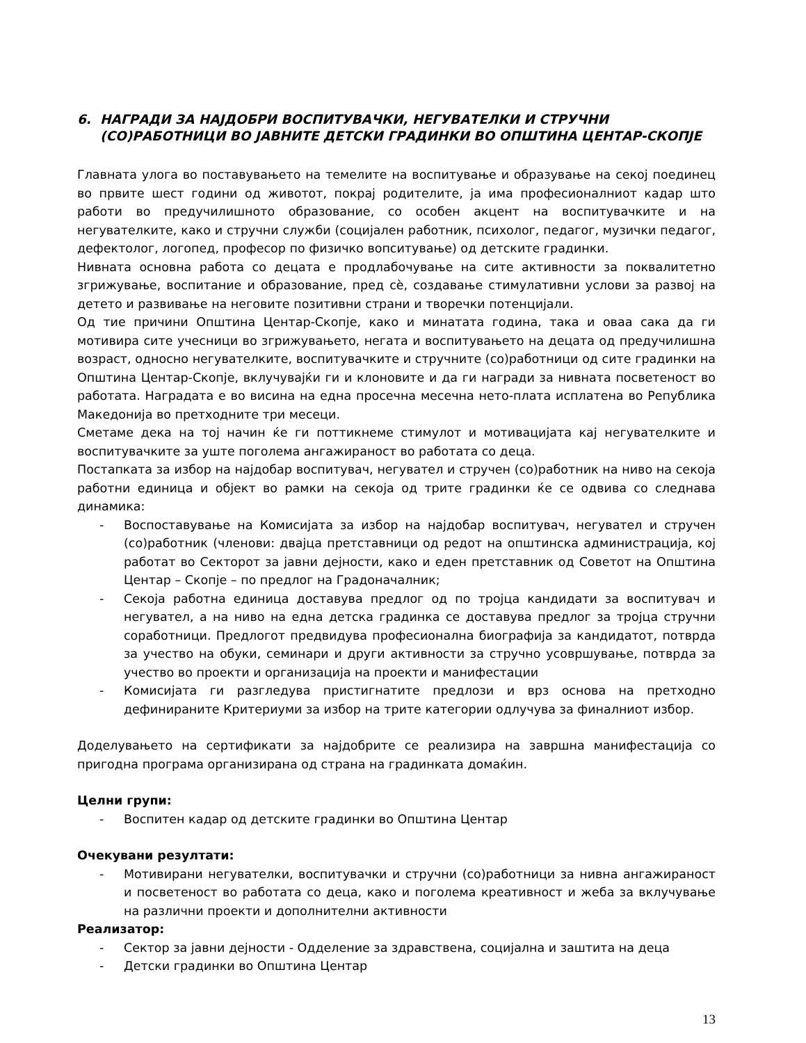6. НАГРАДИ ЗА НАЈДОБРИ ВОСПИТУВАЧКИ, НЕГУВАТЕЛКИ И СТРУЧНИ
(СО)РАБОТНИЦИ ВО ЈАВНИТЕ ДЕТСКИ ГРАДИНКИ ВО ОПШТИНА ЦЕНТАР-СКОПЈЕ
Главната улога во поставувањето на темелите на воспитување и образување на секој поединец во првите шест години од животот, покрај родителите, ја има професионалниот кадар што работи во предучилишното образование, со особен акцент на воспитувачките и на негувателките, како и стручни служби (социјален работник, психолог, педагог, музички педагог, дефектолог, логопед, професор по физичко вопситување) од детските градинки.
Нивната основна работа со децата е продлабочување на сите активности за поквалитетно згрижување, воспитание и образование, пред сѐ, создавање стимулативни услови за развој на детето и развивање на неговите позитивни страни и творечки потенцијали.
Од тие причини Општина Центар-Скопје, како и минатата година, така и оваа сака да ги мотивира сите учесници во згрижувањето, негата и воспитувањето на децата од предучилишна возраст, односно негувателките, воспитувачките и стручните (со)работници од сите градинки на Општина Центар-Скопје, вклучувајќи ги и клоновите и да ги награди за нивната посветеност во работата. Наградата е во висина на една просечна месечна нето-плата исплатена во Република Македонија во претходните три месеци.
Сметаме дека на тој начин ќе ги поттикнеме стимулот и мотивацијата кај негувателките и воспитувачките за уште поголема ангажираност во работата со деца.
Постапката за избор на најдобар воспитувач, негувател и стручен (со)работник на ниво на секоја работни единица и објект во рамки на секоја од трите градинки ќе се одвива со следнава динамика:
- Воспоставување на Комисијата за избор на најдобар воспитувач, негувател и стручен (со)работник (членови: двајца претставници од редот на општинска администрација, кој работат во Секторот за јавни дејности, како и еден претставник од Советот на Општина Центар – Скопје – по предлог на Градоначалник;
- Секоја работна единица доставува предлог од по тројца кандидати за воспитувач и негувател, а на ниво на една детска градинка се доставува предлог за тројца стручни соработници. Предлогот предвидува професионална биографија за кандидатот, потврда за учество на обуки, семинари и други активности за стручно усовршување, потврда за учество во проекти и организација на проекти и манифестации
- Комисијата ги разгледува пристигнатите предлози и врз основа на претходно дефинираните Критериуми за избор на трите категории одлучува за финалниот избор.
Доделувањето на сертификати за најдобрите се реализира на завршна манифестација со пригодна програма организирана од страна на градинката домаќин.
Целни групи:
- Воспитен кадар од детските градинки во Општина Центар
Очекувани резултати:
- Мотивирани негувателки, воспитувачки и стручни (со)работници за нивна ангажираност и посветеност во работата со деца, како и поголема креативност и жеба за вклучување на различни проекти и дополнителни активности
Реализатор:
- Сектор за јавни дејности - Одделение за здравствена, социјална и заштита на деца
- Детски градинки во Општина Центар
13